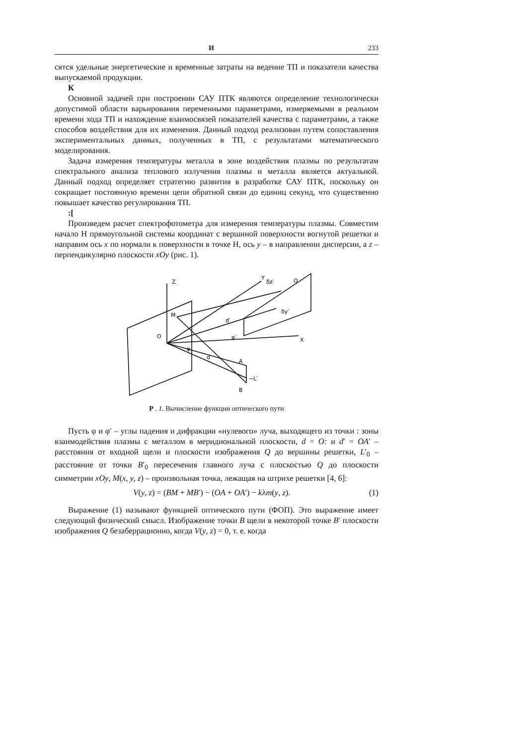И 233
сятся удельные энергетические и временные затраты на ведение ТП и показатели качества выпускаемой продукции.
К
Основной задачей при построении САУ ПТК являются определение технологически допустимой области варьирования переменными параметрами, измеряемыми в реальном времени хода ТП и нахождение взаимосвязей показателей качества с параметрами, а также способов воздействия для их изменения. Данный подход реализован путем сопоставления экспериментальных данных, полученных в ТП, с результатами математического моделирования.
Задача измерения температуры металла в зоне воздействия плазмы по результатам спектрального анализа теплового излучения плазмы и металла является актуальной. Данный подход определяет стратегию развития в разработке САУ ПТК, поскольку он сокращает постоянную времени цепи обратной связи до единиц секунд, что существенно повышает качество регулирования ТП.
:[
Произведем расчет спектрофотометра для измерения температуры плазмы. Совместим начало Н прямоугольной системы координат с вершиной поверхности вогнутой решетки и направим ось x по нормали к поверхности в точке Н, ось y – в направлении дисперсии, а z – перпендикулярно плоскости xOy (рис. 1).
Z
Y
X
O
M
A
B
d
d′
φ
φ′
−L′
Q
δz′
δy′
Р . 1. Вычисление функции оптического пути
Пусть φ и φ′ – углы падения и дифракции «нулевого» луча, выходящего из точки : зоны взаимодействия плазмы с металлом в меридиональной плоскости, d = O: и d′ = OA′ – расстояния от входной щели и плоскости изображения Q до вершины решетки, L′<sub>0</sub> – расстояние от точки B′<sub>0</sub> пересечения главного луча с плоскостью Q до плоскости симметрии xOy, M(x, y, z) – произвольная точка, лежащая на штрихе решетки [4, 6]:
V(y, z) = (BM + MB′) − (OA + OA′) − kλm(y, z). (1)
Выражение (1) называют функцией оптического пути (ФОП). Это выражение имеет следующий физический смысл. Изображение точки B щели в некоторой точке B′ плоскости изображения Q безаберрационно, когда V(y, z) = 0, т. е. когда